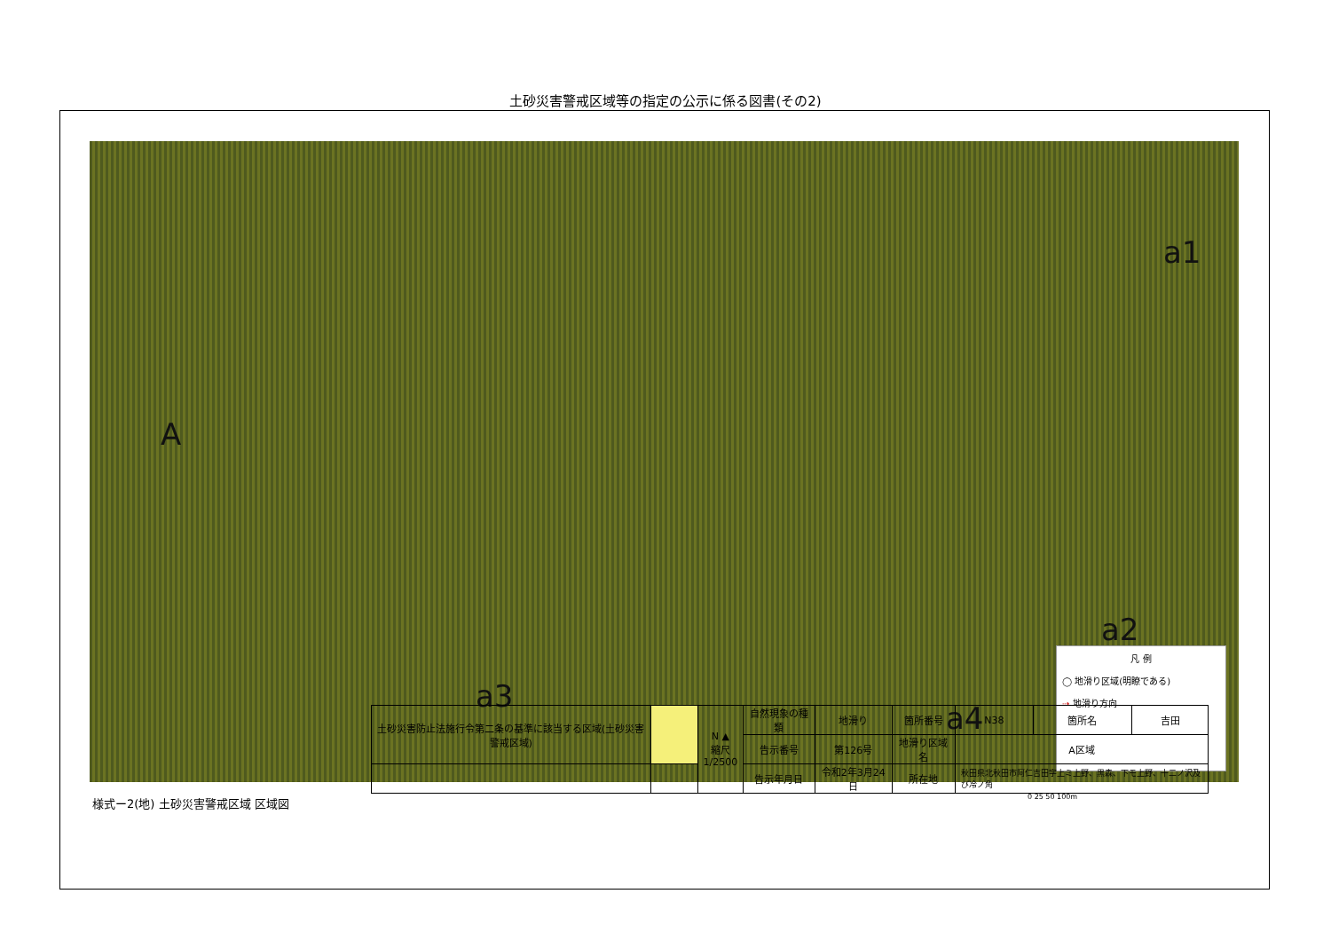土砂災害警戒区域等の指定の公示に係る図書(その2)
A
a1
a2
a3
a4
凡 例
◯ 地滑り区域(明瞭である)
⇢ 地滑り方向
様式ー2(地) 土砂災害警戒区域 区域図 0 25 50 100m
| 土砂災害防止法施行令第二条の基準に該当する区域(土砂災害警戒区域) | | N ▲ 縮尺 1/2500 | 自然現象の種類 | 地滑り | 箇所番号 | N38 | 箇所名 | 吉田 |
| | | | 告示番号 | 第126号 | 地滑り区域名 | A区域 | | |
| | | | 告示年月日 | 令和2年3月24日 | 所在地 | 秋田県北秋田市阿仁吉田字上ミ上野、黒森、下モ上野、十二ノ沢及び冷ノ角 | | |